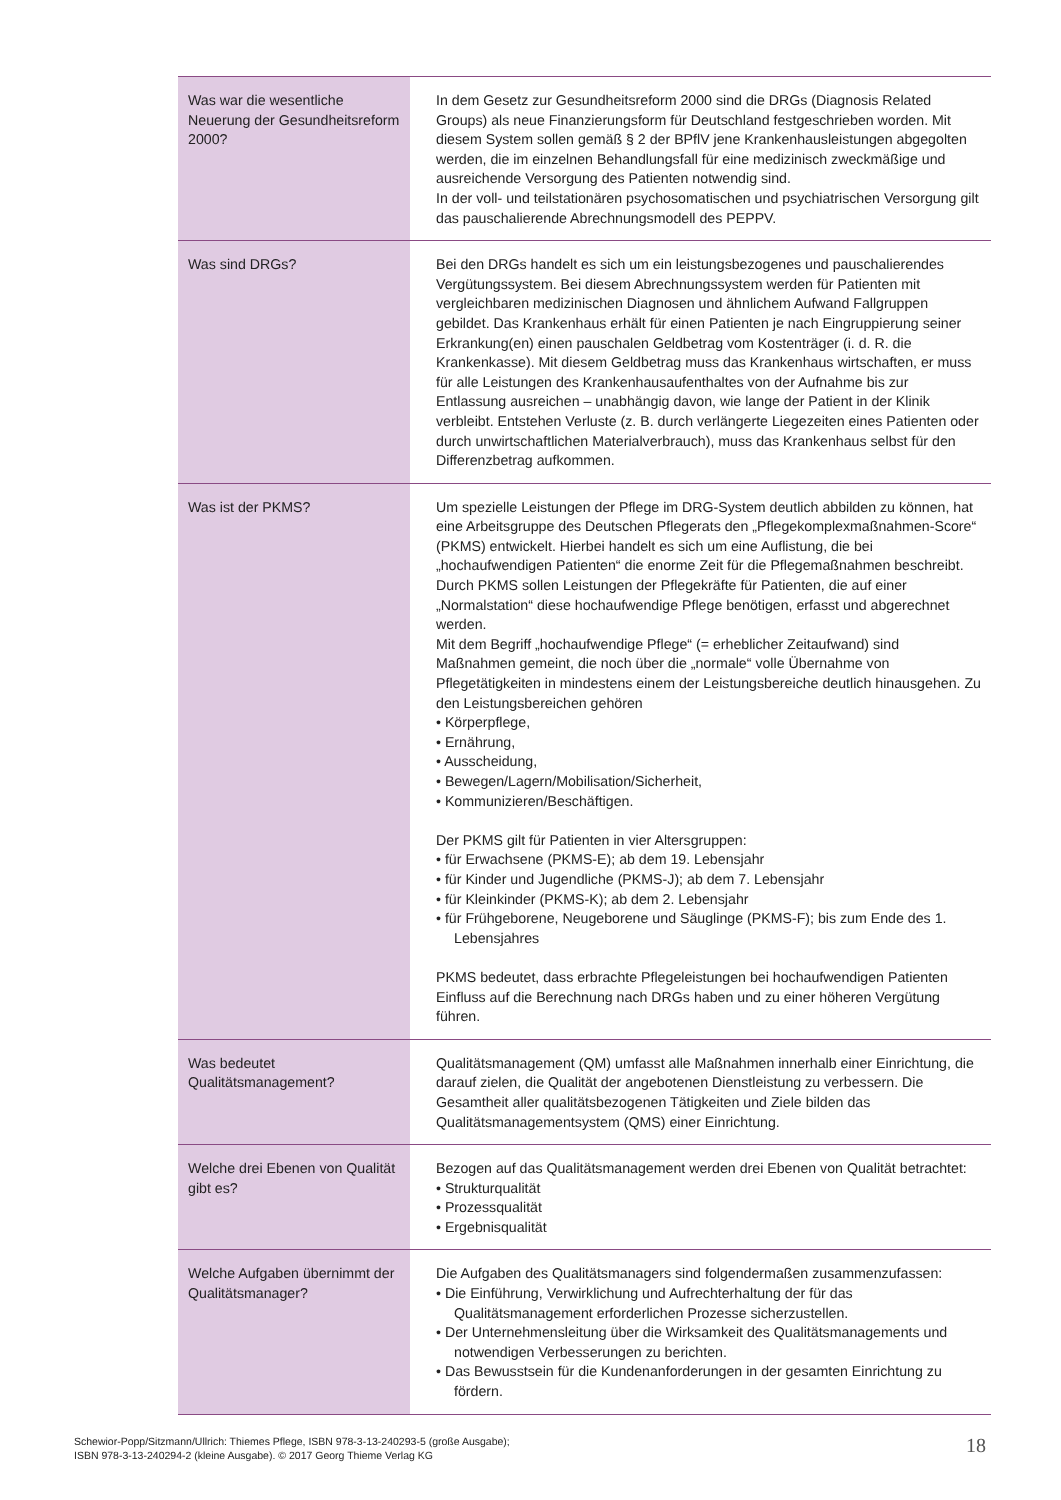| Was war die wesentliche Neuerung der Gesundheitsreform 2000? | In dem Gesetz zur Gesundheitsreform 2000 sind die DRGs (Diagnosis Related Groups) als neue Finanzierungsform für Deutschland festgeschrieben worden. Mit diesem System sollen gemäß § 2 der BPflV jene Krankenhausleistungen abgegolten werden, die im einzelnen Behandlungsfall für eine medizinisch zweckmäßige und ausreichende Versorgung des Patienten notwendig sind. In der voll- und teilstationären psychosomatischen und psychiatrischen Versorgung gilt das pauschalierende Abrechnungsmodell des PEPPV. |
| Was sind DRGs? | Bei den DRGs handelt es sich um ein leistungsbezogenes und pauschalierendes Vergütungssystem. Bei diesem Abrechnungssystem werden für Patienten mit vergleichbaren medizinischen Diagnosen und ähnlichem Aufwand Fallgruppen gebildet. Das Krankenhaus erhält für einen Patienten je nach Eingruppierung seiner Erkrankung(en) einen pauschalen Geldbetrag vom Kostenträger (i. d. R. die Krankenkasse). Mit diesem Geldbetrag muss das Krankenhaus wirtschaften, er muss für alle Leistungen des Krankenhausaufenthaltes von der Aufnahme bis zur Entlassung ausreichen – unabhängig davon, wie lange der Patient in der Klinik verbleibt. Entstehen Verluste (z. B. durch verlängerte Liegezeiten eines Patienten oder durch unwirtschaftlichen Materialverbrauch), muss das Krankenhaus selbst für den Differenzbetrag aufkommen. |
| Was ist der PKMS? | Um spezielle Leistungen der Pflege im DRG-System deutlich abbilden zu können, hat eine Arbeitsgruppe des Deutschen Pflegerats den „Pflegekomplexmaßnahmen-Score“ (PKMS) entwickelt. Hierbei handelt es sich um eine Auflistung, die bei „hochaufwendigen Patienten“ die enorme Zeit für die Pflegemaßnahmen beschreibt. Durch PKMS sollen Leistungen der Pflegekräfte für Patienten, die auf einer „Normalstation“ diese hochaufwendige Pflege benötigen, erfasst und abgerechnet werden. Mit dem Begriff „hochaufwendige Pflege“ (= erheblicher Zeitaufwand) sind Maßnahmen gemeint, die noch über die „normale“ volle Übernahme von Pflegetätigkeiten in mindestens einem der Leistungsbereiche deutlich hinausgehen. Zu den Leistungsbereichen gehören • Körperpflege, • Ernährung, • Ausscheidung, • Bewegen/Lagern/Mobilisation/Sicherheit, • Kommunizieren/Beschäftigen. Der PKMS gilt für Patienten in vier Altersgruppen: • für Erwachsene (PKMS-E); ab dem 19. Lebensjahr • für Kinder und Jugendliche (PKMS-J); ab dem 7. Lebensjahr • für Kleinkinder (PKMS-K); ab dem 2. Lebensjahr • für Frühgeborene, Neugeborene und Säuglinge (PKMS-F); bis zum Ende des 1. Lebensjahres PKMS bedeutet, dass erbrachte Pflegeleistungen bei hochaufwendigen Patienten Einfluss auf die Berechnung nach DRGs haben und zu einer höheren Vergütung führen. |
| Was bedeutet Qualitätsmanagement? | Qualitätsmanagement (QM) umfasst alle Maßnahmen innerhalb einer Einrichtung, die darauf zielen, die Qualität der angebotenen Dienstleistung zu verbessern. Die Gesamtheit aller qualitätsbezogenen Tätigkeiten und Ziele bilden das Qualitätsmanagementsystem (QMS) einer Einrichtung. |
| Welche drei Ebenen von Qualität gibt es? | Bezogen auf das Qualitätsmanagement werden drei Ebenen von Qualität betrachtet: • Strukturqualität • Prozessqualität • Ergebnisqualität |
| Welche Aufgaben übernimmt der Qualitätsmanager? | Die Aufgaben des Qualitätsmanagers sind folgendermaßen zusammenzufassen: • Die Einführung, Verwirklichung und Aufrechterhaltung der für das Qualitätsmanagement erforderlichen Prozesse sicherzustellen. • Der Unternehmensleitung über die Wirksamkeit des Qualitätsmanagements und notwendigen Verbesserungen zu berichten. • Das Bewusstsein für die Kundenanforderungen in der gesamten Einrichtung zu fördern. |
Schewior-Popp/Sitzmann/Ullrich: Thiemes Pflege, ISBN 978-3-13-240293-5 (große Ausgabe);
ISBN 978-3-13-240294-2 (kleine Ausgabe). © 2017 Georg Thieme Verlag KG
18